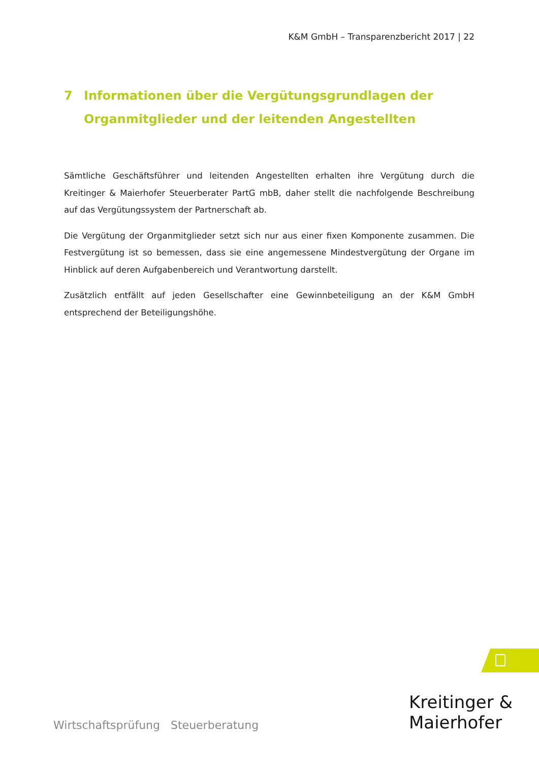K&M GmbH – Transparenzbericht 2017 | 22
7 Informationen über die Vergütungsgrundlagen der Organmitglieder und der leitenden Angestellten
Sämtliche Geschäftsführer und leitenden Angestellten erhalten ihre Vergütung durch die Kreitinger & Maierhofer Steuerberater PartG mbB, daher stellt die nachfolgende Beschreibung auf das Vergütungssystem der Partnerschaft ab.
Die Vergütung der Organmitglieder setzt sich nur aus einer fixen Komponente zusammen. Die Festvergütung ist so bemessen, dass sie eine angemessene Mindestvergütung der Organe im Hinblick auf deren Aufgabenbereich und Verantwortung darstellt.
Zusätzlich entfällt auf jeden Gesellschafter eine Gewinnbeteiligung an der K&M GmbH entsprechend der Beteiligungshöhe.
Wirtschaftsprüfung Steuerberatung
Kreitinger &
Maierhofer